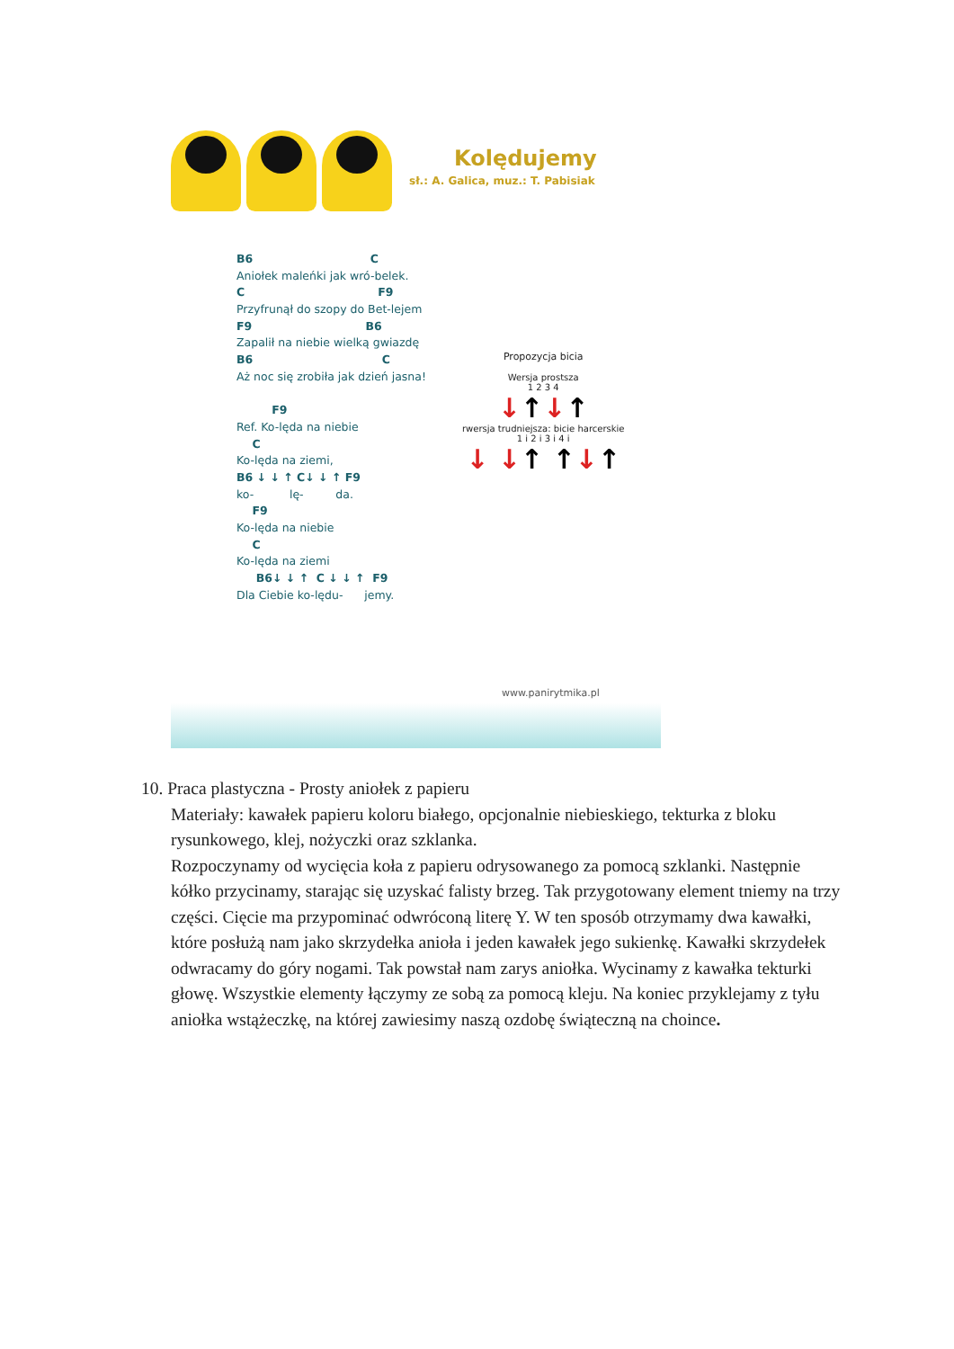Kolędujemy
sł.: A. Galica, muz.: T. Pabisiak
B6 C
Aniołek maleńki jak wró-belek.
C F9
Przyfrunął do szopy do Bet-lejem
F9 B6
Zapalił na niebie wielką gwiazdę
B6 C
Aż noc się zrobiła jak dzień jasna!
F9
Ref. Ko-lęda na niebie
C
Ko-lęda na ziemi,
B6 ↓ ↓ ↑ C↓ ↓ ↑ F9
ko- lę- da.
F9
Ko-lęda na niebie
C
Ko-lęda na ziemi
B6↓ ↓ ↑ C ↓ ↓ ↑ F9
Dla Ciebie ko-lędu- jemy.
Propozycja bicia
Wersja prostsza
1 2 3 4
↓↑↓↑
rwersja trudniejsza: bicie harcerskie
1 i 2 i 3 i 4 i
↓ ↓↑ ↑↓↑
www.panirytmika.pl
10. Praca plastyczna - Prosty aniołek z papieru
Materiały: kawałek papieru koloru białego, opcjonalnie niebieskiego, tekturka z bloku rysunkowego, klej, nożyczki oraz szklanka.
Rozpoczynamy od wycięcia koła z papieru odrysowanego za pomocą szklanki. Następnie kółko przycinamy, starając się uzyskać falisty brzeg. Tak przygotowany element tniemy na trzy części. Cięcie ma przypominać odwróconą literę Y. W ten sposób otrzymamy dwa kawałki, które posłużą nam jako skrzydełka anioła i jeden kawałek jego sukienkę. Kawałki skrzydełek odwracamy do góry nogami. Tak powstał nam zarys aniołka. Wycinamy z kawałka tekturki głowę. Wszystkie elementy łączymy ze sobą za pomocą kleju. Na koniec przyklejamy z tyłu aniołka wstążeczkę, na której zawiesimy naszą ozdobę świąteczną na choince.